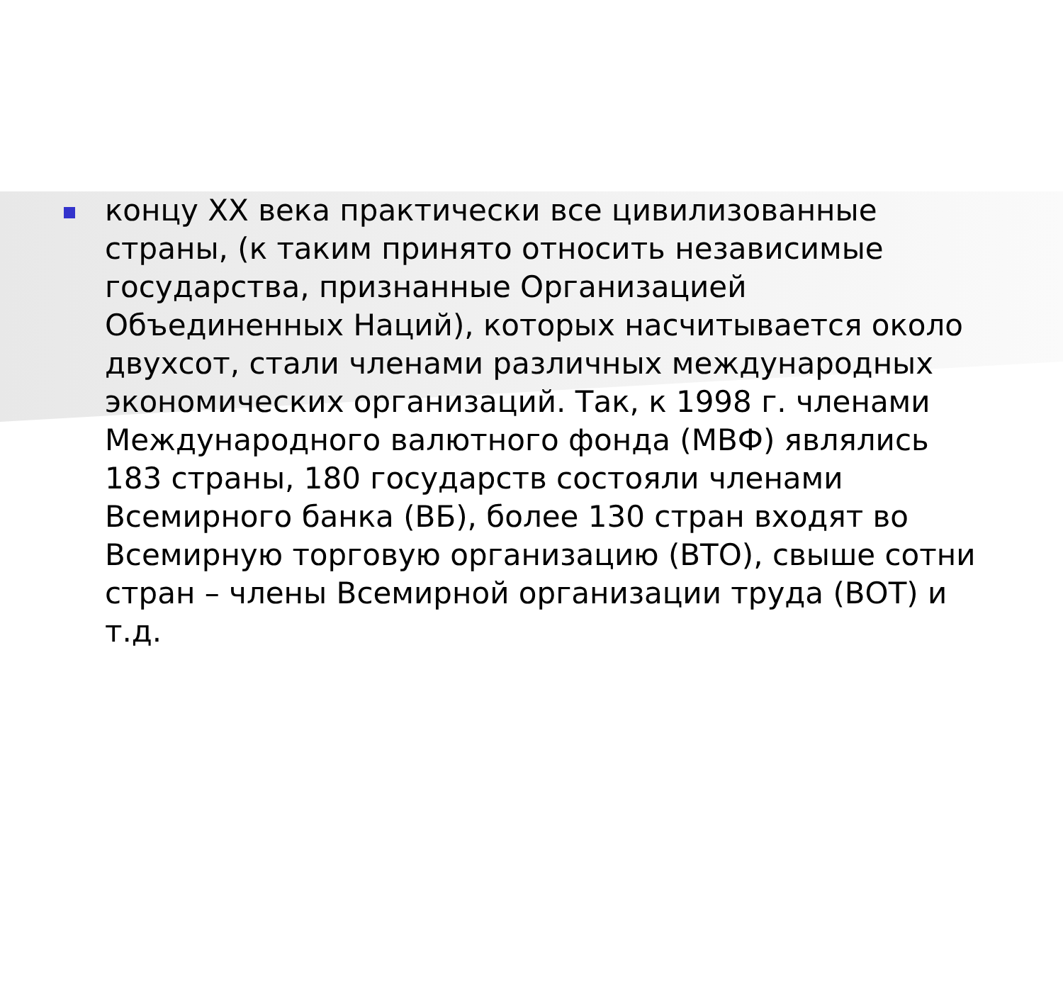концу XX века практически все цивилизованные страны, (к таким принято относить независимые государства, признанные Организацией Объединенных Наций), которых насчитывается около двухсот, стали членами различных международных экономических организаций. Так, к 1998 г. членами Международного валютного фонда (МВФ) являлись 183 страны, 180 государств состояли членами Всемирного банка (ВБ), более 130 стран входят во Всемирную торговую организацию (ВТО), свыше сотни стран – члены Всемирной организации труда (ВОТ) и т.д.